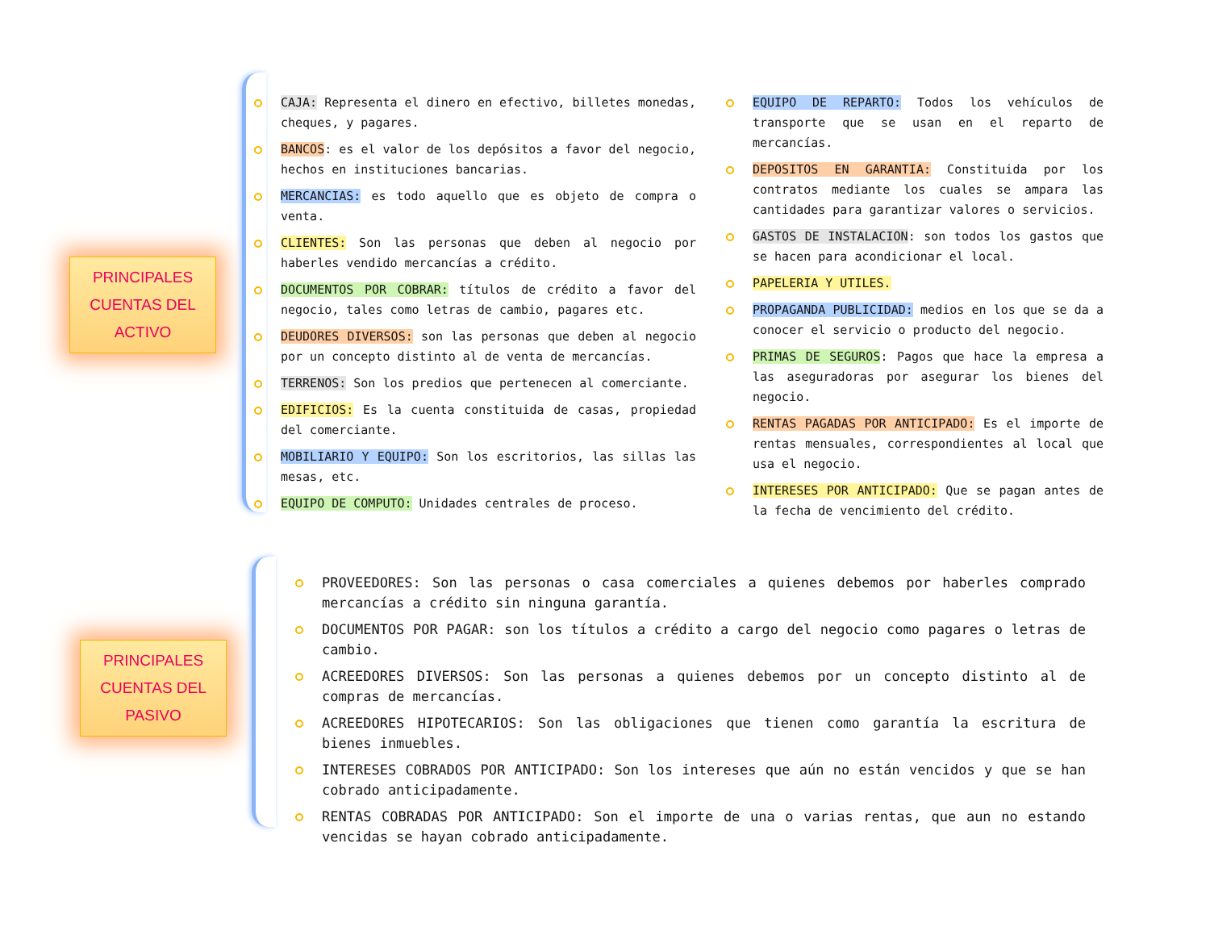PRINCIPALES
CUENTAS DEL
ACTIVO
CAJA: Representa el dinero en efectivo, billetes monedas, cheques, y pagares.
BANCOS: es el valor de los depósitos a favor del negocio, hechos en instituciones bancarias.
MERCANCIAS: es todo aquello que es objeto de compra o venta.
CLIENTES: Son las personas que deben al negocio por haberles vendido mercancías a crédito.
DOCUMENTOS POR COBRAR: títulos de crédito a favor del negocio, tales como letras de cambio, pagares etc.
DEUDORES DIVERSOS: son las personas que deben al negocio por un concepto distinto al de venta de mercancías.
TERRENOS: Son los predios que pertenecen al comerciante.
EDIFICIOS: Es la cuenta constituida de casas, propiedad del comerciante.
MOBILIARIO Y EQUIPO: Son los escritorios, las sillas las mesas, etc.
EQUIPO DE COMPUTO: Unidades centrales de proceso.
EQUIPO DE REPARTO: Todos los vehículos de transporte que se usan en el reparto de mercancías.
DEPOSITOS EN GARANTIA: Constituida por los contratos mediante los cuales se ampara las cantidades para garantizar valores o servicios.
GASTOS DE INSTALACION: son todos los gastos que se hacen para acondicionar el local.
PAPELERIA Y UTILES.
PROPAGANDA PUBLICIDAD: medios en los que se da a conocer el servicio o producto del negocio.
PRIMAS DE SEGUROS: Pagos que hace la empresa a las aseguradoras por asegurar los bienes del negocio.
RENTAS PAGADAS POR ANTICIPADO: Es el importe de rentas mensuales, correspondientes al local que usa el negocio.
INTERESES POR ANTICIPADO: Que se pagan antes de la fecha de vencimiento del crédito.
PRINCIPALES
CUENTAS DEL
PASIVO
PROVEEDORES: Son las personas o casa comerciales a quienes debemos por haberles comprado mercancías a crédito sin ninguna garantía.
DOCUMENTOS POR PAGAR: son los títulos a crédito a cargo del negocio como pagares o letras de cambio.
ACREEDORES DIVERSOS: Son las personas a quienes debemos por un concepto distinto al de compras de mercancías.
ACREEDORES HIPOTECARIOS: Son las obligaciones que tienen como garantía la escritura de bienes inmuebles.
INTERESES COBRADOS POR ANTICIPADO: Son los intereses que aún no están vencidos y que se han cobrado anticipadamente.
RENTAS COBRADAS POR ANTICIPADO: Son el importe de una o varias rentas, que aun no estando vencidas se hayan cobrado anticipadamente.